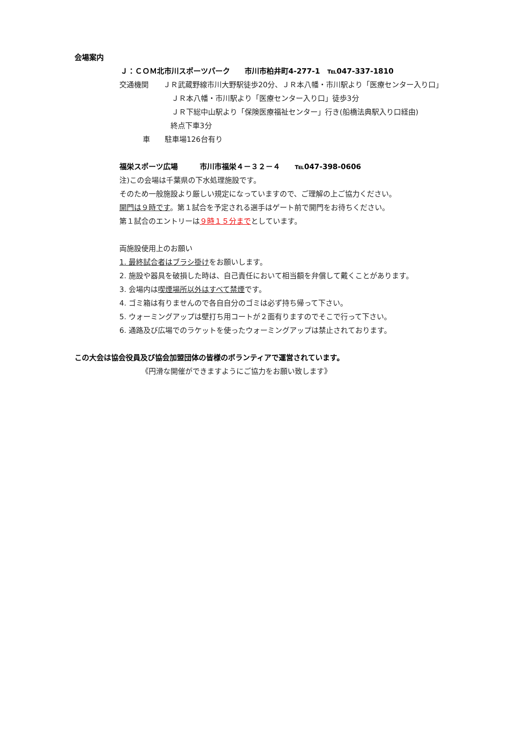会場案内
Ｊ：ＣＯＭ北市川スポーツパーク　　市川市柏井町4-277-1　℡047-337-1810
交通機関　　ＪＲ武蔵野線市川大野駅徒歩20分、ＪＲ本八幡・市川駅より「医療センター入り口」
ＪＲ本八幡・市川駅より「医療センター入り口」徒歩3分
ＪＲ下総中山駅より「保険医療福祉センター」行き(船橋法典駅入り口経由)
終点下車3分
車　　駐車場126台有り
福栄スポーツ広場　　　市川市福栄４－３２－４　　℡047-398-0606
注)この会場は千葉県の下水処理施設です。
そのため一般施設より厳しい規定になっていますので、ご理解の上ご協力ください。
開門は９時です。第１試合を予定される選手はゲート前で開門をお待ちください。
第１試合のエントリーは９時１５分までとしています。
両施設使用上のお願い
1. 最終試合者はブラシ掛けをお願いします。
2. 施設や器具を破損した時は、自己責任において相当額を弁償して戴くことがあります。
3. 会場内は喫煙場所以外はすべて禁煙です。
4. ゴミ箱は有りませんので各自自分のゴミは必ず持ち帰って下さい。
5. ウォーミングアップは壁打ち用コートが２面有りますのでそこで行って下さい。
6. 通路及び広場でのラケットを使ったウォーミングアップは禁止されております。
この大会は協会役員及び協会加盟団体の皆様のボランティアで運営されています。
《円滑な開催ができますようにご協力をお願い致します》